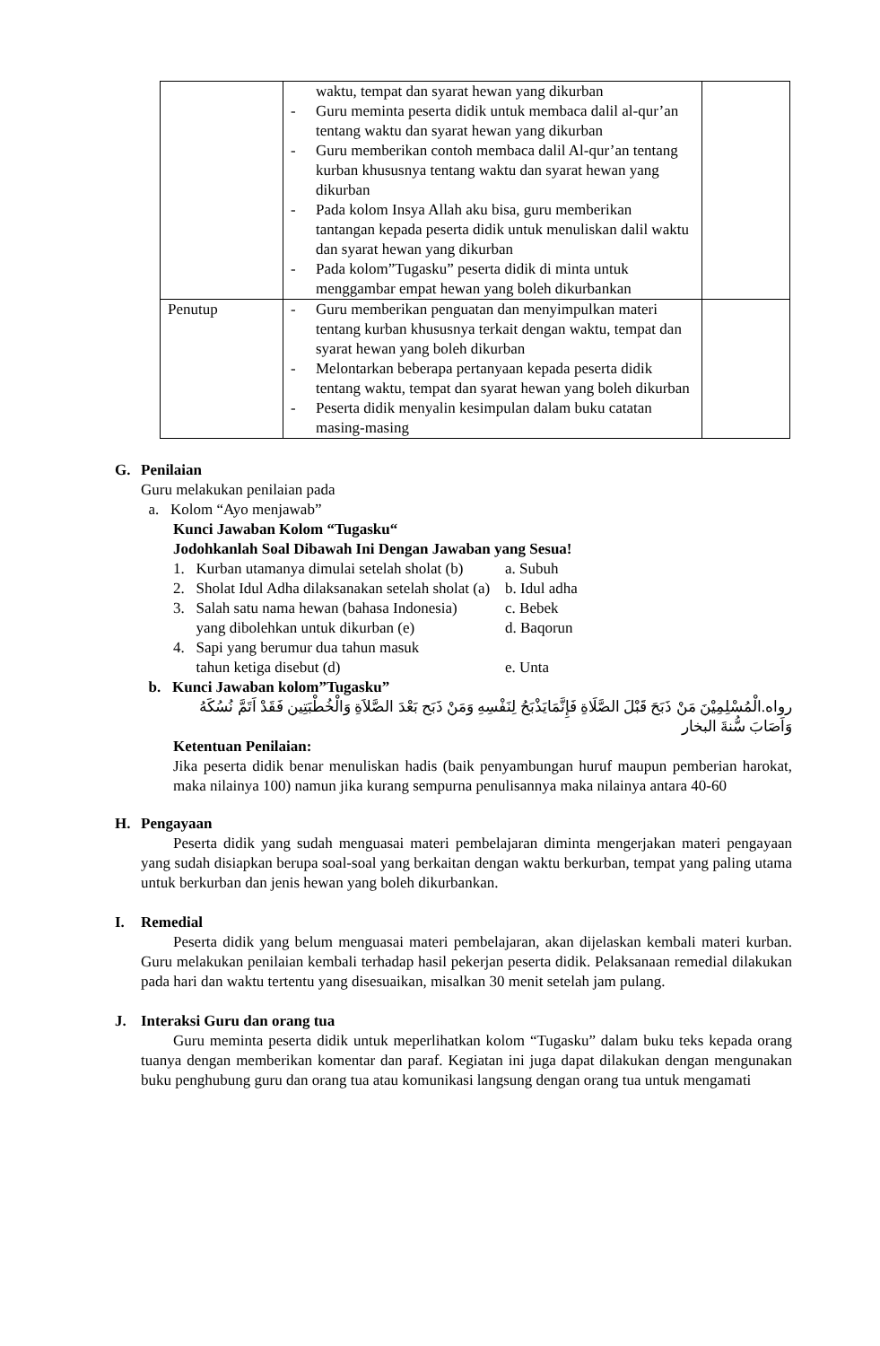| | waktu, tempat dan syarat hewan yang dikurban - Guru meminta peserta didik untuk membaca dalil al-qur’an tentang waktu dan syarat hewan yang dikurban - Guru memberikan contoh membaca dalil Al-qur’an tentang kurban khususnya tentang waktu dan syarat hewan yang dikurban - Pada kolom Insya Allah aku bisa, guru memberikan tantangan kepada peserta didik untuk menuliskan dalil waktu dan syarat hewan yang dikurban - Pada kolom”Tugasku” peserta didik di minta untuk menggambar empat hewan yang boleh dikurbankan | |
| Penutup | - Guru memberikan penguatan dan menyimpulkan materi tentang kurban khususnya terkait dengan waktu, tempat dan syarat hewan yang boleh dikurban - Melontarkan beberapa pertanyaan kepada peserta didik tentang waktu, tempat dan syarat hewan yang boleh dikurban - Peserta didik menyalin kesimpulan dalam buku catatan masing-masing | |
G. Penilaian
Guru melakukan penilaian pada
a. Kolom “Ayo menjawab”
Kunci Jawaban Kolom “Tugasku“
Jodohkanlah Soal Dibawah Ini Dengan Jawaban yang Sesua!
1. Kurban utamanya dimulai setelah sholat (b) a. Subuh
2. Sholat Idul Adha dilaksanakan setelah sholat (a) b. Idul adha
3. Salah satu nama hewan (bahasa Indonesia) c. Bebek
yang dibolehkan untuk dikurban (e) d. Baqorun
4. Sapi yang berumur dua tahun masuk
tahun ketiga disebut (d) e. Unta
b. Kunci Jawaban kolom”Tugasku”
رواه.الْمُسْلِمِيْنَ مَنْ ذَبَحَ قَبْلَ الصَّلَاةِ فَإِنَّمَايَذْبَحُ لِنَفْسِهِ وَمَنْ ذَبَح بَعْدَ الصَّلاَةِ وَالْخُطْبَتِين فَقَدْ اَتَمَّ نُسُكَهُ وَاَصَابَ سُّنةَ البخار
Ketentuan Penilaian:
Jika peserta didik benar menuliskan hadis (baik penyambungan huruf maupun pemberian harokat, maka nilainya 100) namun jika kurang sempurna penulisannya maka nilainya antara 40-60
H. Pengayaan
Peserta didik yang sudah menguasai materi pembelajaran diminta mengerjakan materi pengayaan yang sudah disiapkan berupa soal-soal yang berkaitan dengan waktu berkurban, tempat yang paling utama untuk berkurban dan jenis hewan yang boleh dikurbankan.
I. Remedial
Peserta didik yang belum menguasai materi pembelajaran, akan dijelaskan kembali materi kurban. Guru melakukan penilaian kembali terhadap hasil pekerjan peserta didik. Pelaksanaan remedial dilakukan pada hari dan waktu tertentu yang disesuaikan, misalkan 30 menit setelah jam pulang.
J. Interaksi Guru dan orang tua
Guru meminta peserta didik untuk meperlihatkan kolom “Tugasku” dalam buku teks kepada orang tuanya dengan memberikan komentar dan paraf. Kegiatan ini juga dapat dilakukan dengan mengunakan buku penghubung guru dan orang tua atau komunikasi langsung dengan orang tua untuk mengamati